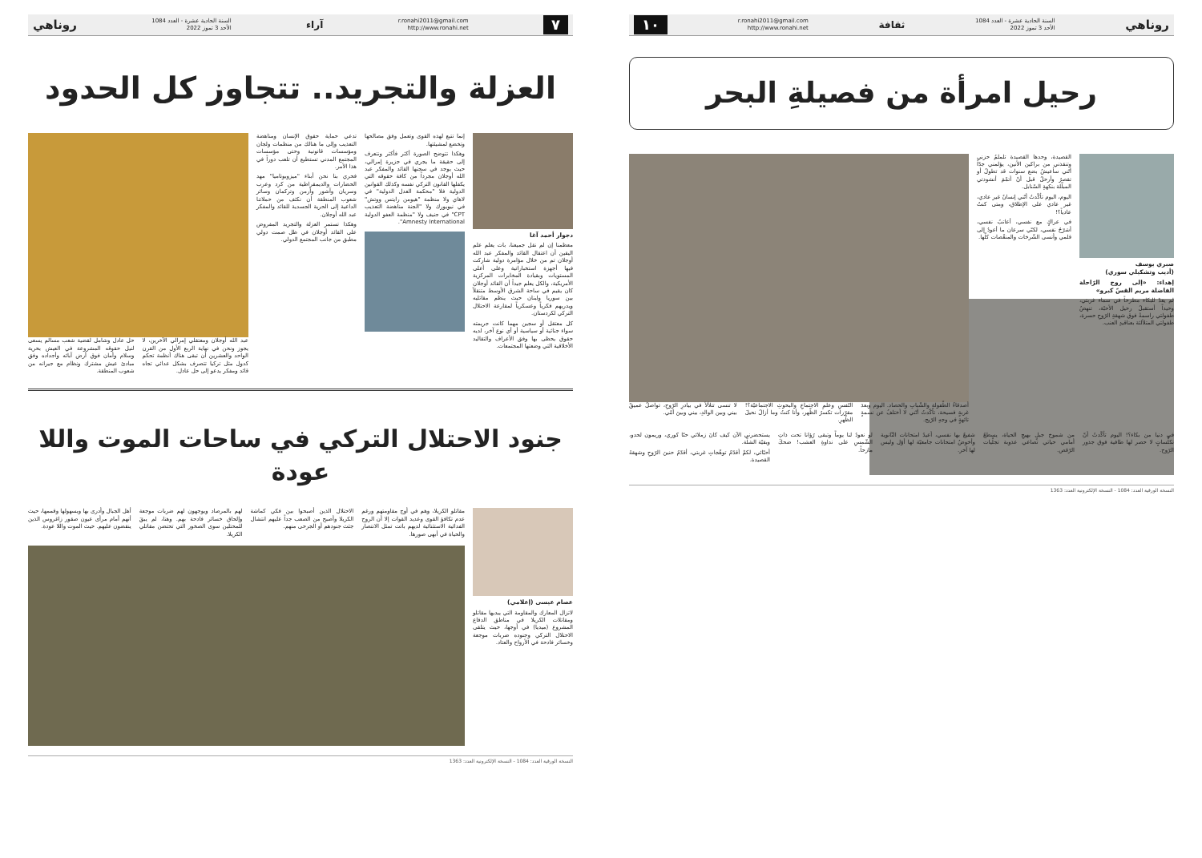٧ r.ronahi2011@gmail.com
http://www.ronahi.net آراء السنة الحادية عشرة - العدد 1084
الأحد 3 تموز 2022 روناهي
العزلة والتجريد.. تتجاوز كل الحدود
دجوار أحمد آغا
معظمنا إن لم نقل جميعنا، بات يعلم علم اليقين أن اعتقال القائد والمفكر عبد الله أوجلان تم من خلال مؤامرة دولية شاركت فيها أجهزة استخباراتية وعلى أعلى المستويات وبقيادة المخابرات المركزية الأمريكية، والكل يعلم جيداً أن القائد أوجلان كان يقيم في ساحة الشرق الأوسط متنقلاً بين سوريا ولبنان حيث ينظم مقاتليه ويدربهم فكرياً وعسكرياً لمقارعة الاحتلال التركي لكردستان.
كل معتقل أو سجين مهما كانت جريمته سواء جنائية أو سياسية أو أي نوع آخر، لديه حقوق يحظى بها وفق الأعراف والتقاليد الأخلاقية التي وضعتها المجتمعات.
إنما تتبع لهذه القوى وتعمل وفق مصالحها وتخضع لمشيئتها.
وهكذا تتوضح الصورة أكثر فأكثر ونتعرف إلى حقيقة ما يجري في جزيرة إمرالي، حيث يوجد في سجنها القائد والمفكر عبد الله أوجلان مجرداً من كافة حقوقه التي يكفلها القانون التركي نفسه وكذلك القوانين الدولية فلا "محكمة العدل الدولية" في لاهاي ولا منظمة "هيومن رايتس ووتش" في نيويورك ولا "الجنة مناهضة التعذيب CPT" في جنيف ولا "منظمة العفو الدولية Amnesty International".
تدعي حماية حقوق الإنسان ومناهضة التعذيب وإلى ما هنالك من منظمات ولجان ومؤسسات قانونية وحتى مؤسسات المجتمع المدني تستطيع أن تلعب دوراً في هذا الأمر.
فحري بنا نحن أبناء "ميزوبوتاميا" مهد الحضارات والديمقراطية من كرد وعرب وسريان وآشور وأرمن وتركمان وسائر شعوب المنطقة أن نكثف من حملاتنا الداعية إلى الحرية الجسدية للقائد والمفكر عبد الله أوجلان.
وهكذا تستمر العزلة والتجريد المفروض على القائد أوجلان في ظل صمت دولي مطبق من جانب المجتمع الدولي.
عبد الله أوجلان ومعتقلي إمرالي الآخرين، لا يجوز ونحن في نهاية الربع الأول من القرن الواحد والعشرين أن تبقى هناك أنظمة تحكم كدول مثل تركيا تتصرف بشكل عدائي تجاه قائد ومفكر يدعو إلى حل عادل.
حل عادل وشامل لقضية شعب مسالم يسعى لنيل حقوقه المشروعة في العيش بحرية وسلام وأمان فوق أرض آبائه وأجداده وفق مبادئ عيش مشترك ونظام مع جيرانه من شعوب المنطقة.
جنود الاحتلال التركي في ساحات الموت واللا عودة
عصام عيسى (إعلامي)
لاتزال المعارك والمقاومة التي يبديها مقاتلو ومقاتلات الكريلا في مناطق الدفاع المشروع (ميديا) في أوجها، حيث يتلقى الاحتلال التركي وجنوده ضربات موجعة وخسائر فادحة في الأرواح والعتاد.
مقاتلو الكريلا، وهم في أوج مقاومتهم ورغم عدم تكافؤ القوى وعديد القوات إلا أن الروح الفدائية الاستثنائية لديهم باتت تمثل الانتصار والحياة في أبهى صورها.
الاحتلال الذين أصبحوا بين فكي كماشة الكريلا وأصبح من الصعب جداً عليهم انتشال جثث جنودهم أو الجرحى منهم.
لهم بالمرصاد ويوجهون لهم ضربات موجعة وإلحاق خسائر فادحة بهم. وهنا، لم يبقَ للمحتلين سوى الصخور التي تحتضن مقاتلي الكريلا.
أهل الجبال وأدرى بها وبسهولها وقممها، حيث أنهم أمام مرأى عيون صقور زاغروس الذين ينقضون عليهم. حيث الموت واللا عودة.
النسخة الورقية العدد: 1084 - النسخة الإلكترونية العدد: 1363
روناهي السنة الحادية عشرة - العدد 1084
الأحد 3 تموز 2022 ثقافة r.ronahi2011@gmail.com
http://www.ronahi.net ١٠
رحيل امرأة من فصيلةِ البحر
صبري يوسف
(أديب وتشكيلي سوري)
إهداء: «إلى روح الرّاحلة الفاضلة مريم القسّ كبرو»
لم يعدْ للبكاء مطرحاً في سماء غربتي، وحيداً أستقبلُ رحيل الأحبّة، تنهضُ طفولتي راسمةً فوق شهقةِ الرّوحِ حسرة، طفولتي المتلألئة بعناقيدِ العنب.
القصيدة، وحدها القصيدة تلملمُ حزني وتنقذني من براكين الأنين، يؤلمني جدّاً أنّني سأعيشُ بضع سنوات قد تطولُ أو تقصرُ وأرحلُ قبل أنْ أتمّمَ أنشودتي المبلّلة بنكهةِ السّنابل.
اليوم، اليوم تأكّدتُ أنّني إنسانٌ غير عادي، غير عادي على الإطلاق، ومتى كنتُ عادياً؟!
في عراكٍ مع نفسي، أعاتبُ نفسي، أشرّحُ نفسي، لكنّي سرعان ما أعودُ إلى قلمي وأنسى الشّرخات والمنغّصات كلّها.
أصدقاءُ الطّفولةِ والشّبابِ والحصاد. اليوم وبعدَ غربةٍ فسيحة، تأكّدتُ أنّني لا أختلفُ عن نسمةٍ تائهةٍ في وجهِ الرّيح.
النّفسِ وعلمِ الاجتماعِ والبحوثِ الاجتماعيّة؟! مقرّرات تكسرُ الظّهر، وأنا كنتُ وما أزالُ نحيلَ الظّهرِ.
لا تنسى تتلألأ في بيادرِ الرّوحِ، تواصلُ عميقٌ بيني وبين الوالدِ، بيني وبينَ أمّي.
في دنيا من بكاء؟! اليوم تأكّدتُ أنّ تكلُّساتٍ لا حصر لها طافية فوق جذور الرّوح.
من شموخ جبلٍ بهيجِ الحياة، يسطعُ أمامي حياتي تصاعي عذوبة تجلّيات الرّقص.
شفيعٌ بها نفسي، أعيدُ امتحانات الثّانوية وأخوضُ امتحانات جامعيّة لها أوّل وليس لها آخر.
لو نعودُ لنا يوماً وتبقى رُؤانا تحت ذاتِ الشّمسِ على نداوةِ العشب! ضحكَ مازحاً.
يستحضرني الآن كيف كانَ زملائي حنّا كوري، وريمون لحدو، وبقيّة الشلّة.
أحبّائي، لكمْ أقدّمُ توهّجاتِ غربتي، أقدّمُ حنينَ الرّوحِ وشهقةَ القصيدة.
النسخة الورقية العدد: 1084 - النسخة الإلكترونية العدد: 1363